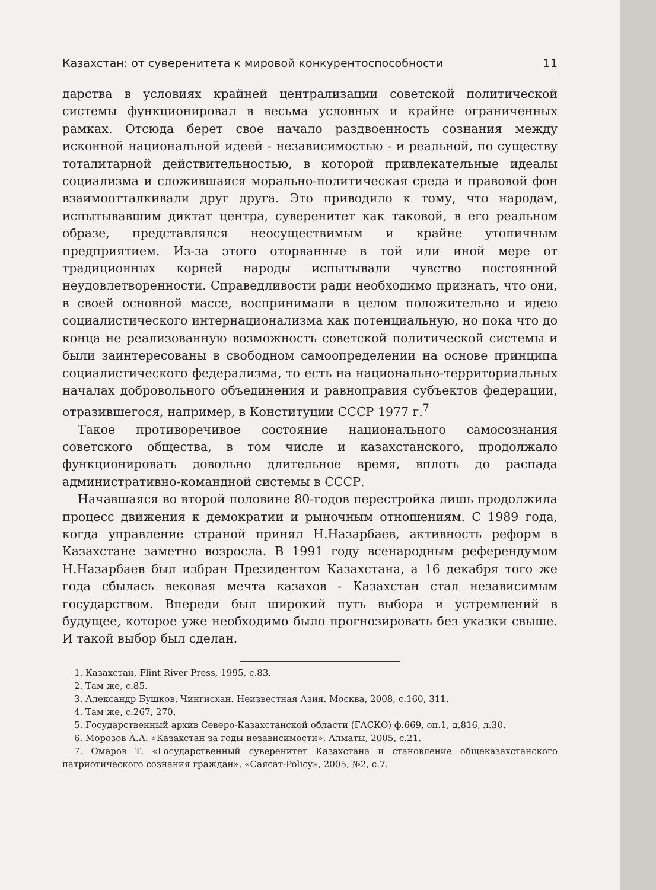Казахстан: от суверенитета к мировой конкурентоспособности 11
дарства в условиях крайней централизации советской политической системы функционировал в весьма условных и крайне ограниченных рамках. Отсюда берет свое начало раздвоенность сознания между исконной национальной идеей - независимостью - и реальной, по существу тоталитарной действительностью, в которой привлекательные идеалы социализма и сложившаяся морально-политическая среда и правовой фон взаимоотталкивали друг друга. Это приводило к тому, что народам, испытывавшим диктат центра, суверенитет как таковой, в его реальном образе, представлялся неосуществимым и крайне утопичным предприятием. Из-за этого оторванные в той или иной мере от традиционных корней народы испытывали чувство постоянной неудовлетворенности. Справедливости ради необходимо признать, что они, в своей основной массе, воспринимали в целом положительно и идею социалистического интернационализма как потенциальную, но пока что до конца не реализованную возможность советской политической системы и были заинтересованы в свободном самоопределении на основе принципа социалистического федерализма, то есть на национально-территориальных началах добровольного объединения и равноправия субъектов федерации, отразившегося, например, в Конституции СССР 1977 г.<sup>7</sup>
Такое противоречивое состояние национального самосознания советского общества, в том числе и казахстанского, продолжало функционировать довольно длительное время, вплоть до распада административно-командной системы в СССР.
Начавшаяся во второй половине 80-годов перестройка лишь продолжила процесс движения к демократии и рыночным отношениям. С 1989 года, когда управление страной принял Н.Назарбаев, активность реформ в Казахстане заметно возросла. В 1991 году всенародным референдумом Н.Назарбаев был избран Президентом Казахстана, а 16 декабря того же года сбылась вековая мечта казахов - Казахстан стал независимым государством. Впереди был широкий путь выбора и устремлений в будущее, которое уже необходимо было прогнозировать без указки свыше. И такой выбор был сделан.
1. Казахстан, Flint River Press, 1995, с.83.
2. Там же, с.85.
3. Александр Бушков. Чингисхан. Неизвестная Азия. Москва, 2008, с.160, 311.
4. Там же, с.267, 270.
5. Государственный архив Северо-Казахстанской области (ГАСКО) ф.669, оп.1, д.816, л.30.
6. Морозов А.А. «Казахстан за годы независимости», Алматы, 2005, с.21.
7. Омаров Т. «Государственный суверенитет Казахстана и становление общеказахстанского патриотического сознания граждан». «Саясат-Policy», 2005, №2, с.7.